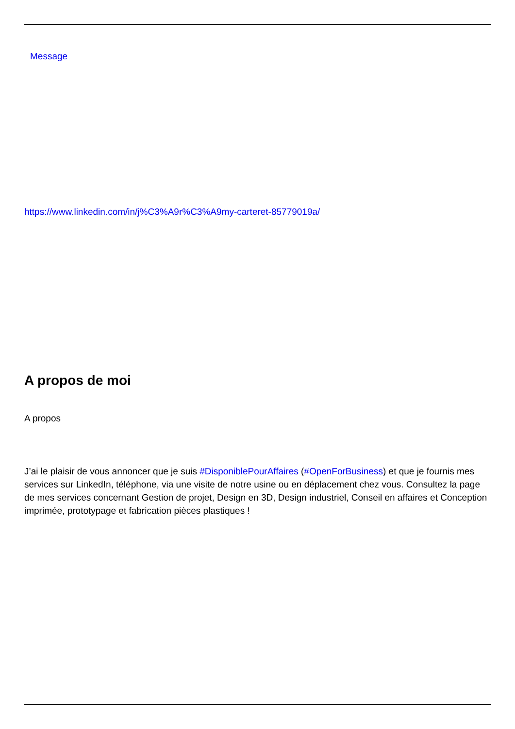Message
https://www.linkedin.com/in/j%C3%A9r%C3%A9my-carteret-85779019a/
A propos de moi
A propos
J’ai le plaisir de vous annoncer que je suis #DisponiblePourAffaires (#OpenForBusiness) et que je fournis mes services sur LinkedIn, téléphone, via une visite de notre usine ou en déplacement chez vous. Consultez la page de mes services concernant Gestion de projet, Design en 3D, Design industriel, Conseil en affaires et Conception imprimée, prototypage et fabrication pièces plastiques !